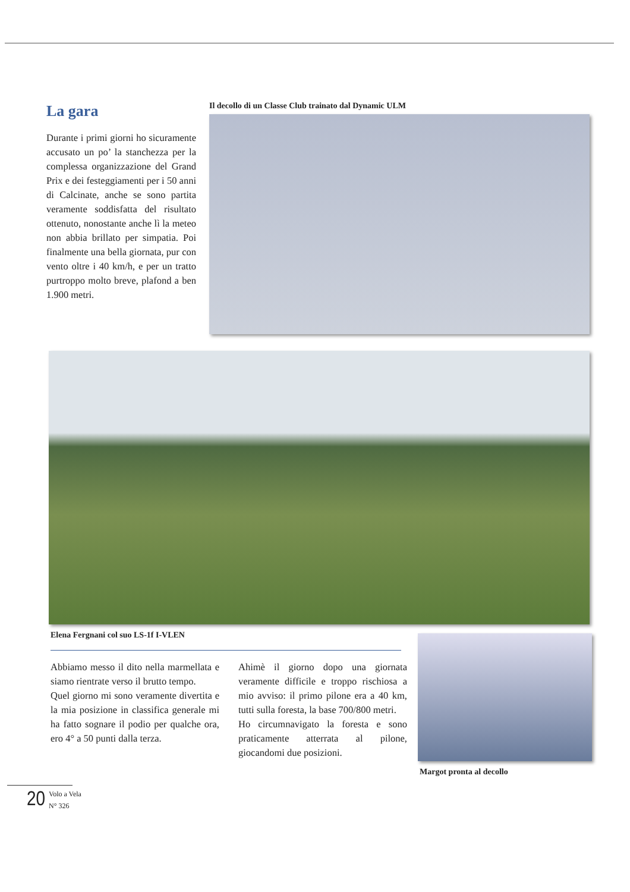La gara
Durante i primi giorni ho sicuramente accusato un po’ la stanchezza per la complessa organizzazione del Grand Prix e dei festeggiamenti per i 50 anni di Calcinate, anche se sono partita veramente soddisfatta del risultato ottenuto, nonostante anche lì la meteo non abbia brillato per simpatia. Poi finalmente una bella giornata, pur con vento oltre i 40 km/h, e per un tratto purtroppo molto breve, plafond a ben 1.900 metri.
Il decollo di un Classe Club trainato dal Dynamic ULM
Elena Fergnani col suo LS-1f I-VLEN
Abbiamo messo il dito nella marmellata e siamo rientrate verso il brutto tempo.
Quel giorno mi sono veramente divertita e la mia posizione in classifica generale mi ha fatto sognare il podio per qualche ora, ero 4° a 50 punti dalla terza.
Ahimè il giorno dopo una giornata veramente difficile e troppo rischiosa a mio avviso: il primo pilone era a 40 km, tutti sulla foresta, la base 700/800 metri.
Ho circumnavigato la foresta e sono praticamente atterrata al pilone, giocandomi due posizioni.
Margot pronta al decollo
20 Volo a Vela
N° 326